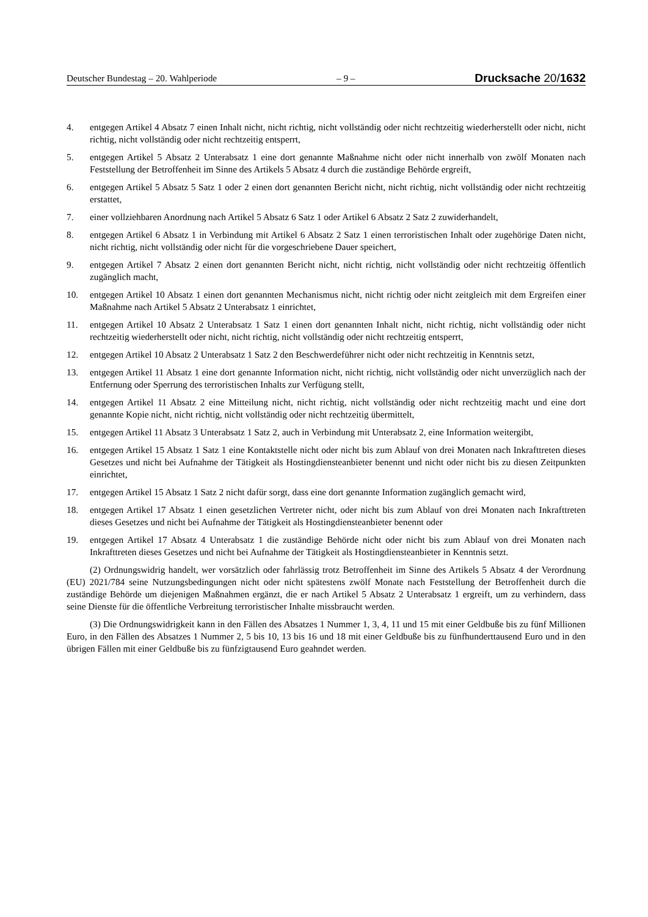Deutscher Bundestag – 20. Wahlperiode – 9 – Drucksache 20/1632
4. entgegen Artikel 4 Absatz 7 einen Inhalt nicht, nicht richtig, nicht vollständig oder nicht rechtzeitig wiederherstellt oder nicht, nicht richtig, nicht vollständig oder nicht rechtzeitig entsperrt,
5. entgegen Artikel 5 Absatz 2 Unterabsatz 1 eine dort genannte Maßnahme nicht oder nicht innerhalb von zwölf Monaten nach Feststellung der Betroffenheit im Sinne des Artikels 5 Absatz 4 durch die zuständige Behörde ergreift,
6. entgegen Artikel 5 Absatz 5 Satz 1 oder 2 einen dort genannten Bericht nicht, nicht richtig, nicht vollständig oder nicht rechtzeitig erstattet,
7. einer vollziehbaren Anordnung nach Artikel 5 Absatz 6 Satz 1 oder Artikel 6 Absatz 2 Satz 2 zuwiderhandelt,
8. entgegen Artikel 6 Absatz 1 in Verbindung mit Artikel 6 Absatz 2 Satz 1 einen terroristischen Inhalt oder zugehörige Daten nicht, nicht richtig, nicht vollständig oder nicht für die vorgeschriebene Dauer speichert,
9. entgegen Artikel 7 Absatz 2 einen dort genannten Bericht nicht, nicht richtig, nicht vollständig oder nicht rechtzeitig öffentlich zugänglich macht,
10. entgegen Artikel 10 Absatz 1 einen dort genannten Mechanismus nicht, nicht richtig oder nicht zeitgleich mit dem Ergreifen einer Maßnahme nach Artikel 5 Absatz 2 Unterabsatz 1 einrichtet,
11. entgegen Artikel 10 Absatz 2 Unterabsatz 1 Satz 1 einen dort genannten Inhalt nicht, nicht richtig, nicht vollständig oder nicht rechtzeitig wiederherstellt oder nicht, nicht richtig, nicht vollständig oder nicht rechtzeitig entsperrt,
12. entgegen Artikel 10 Absatz 2 Unterabsatz 1 Satz 2 den Beschwerdeführer nicht oder nicht rechtzeitig in Kenntnis setzt,
13. entgegen Artikel 11 Absatz 1 eine dort genannte Information nicht, nicht richtig, nicht vollständig oder nicht unverzüglich nach der Entfernung oder Sperrung des terroristischen Inhalts zur Verfügung stellt,
14. entgegen Artikel 11 Absatz 2 eine Mitteilung nicht, nicht richtig, nicht vollständig oder nicht rechtzeitig macht und eine dort genannte Kopie nicht, nicht richtig, nicht vollständig oder nicht rechtzeitig übermittelt,
15. entgegen Artikel 11 Absatz 3 Unterabsatz 1 Satz 2, auch in Verbindung mit Unterabsatz 2, eine Information weitergibt,
16. entgegen Artikel 15 Absatz 1 Satz 1 eine Kontaktstelle nicht oder nicht bis zum Ablauf von drei Monaten nach Inkrafttreten dieses Gesetzes und nicht bei Aufnahme der Tätigkeit als Hostingdiensteanbieter benennt und nicht oder nicht bis zu diesen Zeitpunkten einrichtet,
17. entgegen Artikel 15 Absatz 1 Satz 2 nicht dafür sorgt, dass eine dort genannte Information zugänglich gemacht wird,
18. entgegen Artikel 17 Absatz 1 einen gesetzlichen Vertreter nicht, oder nicht bis zum Ablauf von drei Monaten nach Inkrafttreten dieses Gesetzes und nicht bei Aufnahme der Tätigkeit als Hostingdiensteanbieter benennt oder
19. entgegen Artikel 17 Absatz 4 Unterabsatz 1 die zuständige Behörde nicht oder nicht bis zum Ablauf von drei Monaten nach Inkrafttreten dieses Gesetzes und nicht bei Aufnahme der Tätigkeit als Hostingdiensteanbieter in Kenntnis setzt.
(2) Ordnungswidrig handelt, wer vorsätzlich oder fahrlässig trotz Betroffenheit im Sinne des Artikels 5 Absatz 4 der Verordnung (EU) 2021/784 seine Nutzungsbedingungen nicht oder nicht spätestens zwölf Monate nach Feststellung der Betroffenheit durch die zuständige Behörde um diejenigen Maßnahmen ergänzt, die er nach Artikel 5 Absatz 2 Unterabsatz 1 ergreift, um zu verhindern, dass seine Dienste für die öffentliche Verbreitung terroristischer Inhalte missbraucht werden.
(3) Die Ordnungswidrigkeit kann in den Fällen des Absatzes 1 Nummer 1, 3, 4, 11 und 15 mit einer Geldbuße bis zu fünf Millionen Euro, in den Fällen des Absatzes 1 Nummer 2, 5 bis 10, 13 bis 16 und 18 mit einer Geldbuße bis zu fünfhunderttausend Euro und in den übrigen Fällen mit einer Geldbuße bis zu fünfzigtausend Euro geahndet werden.